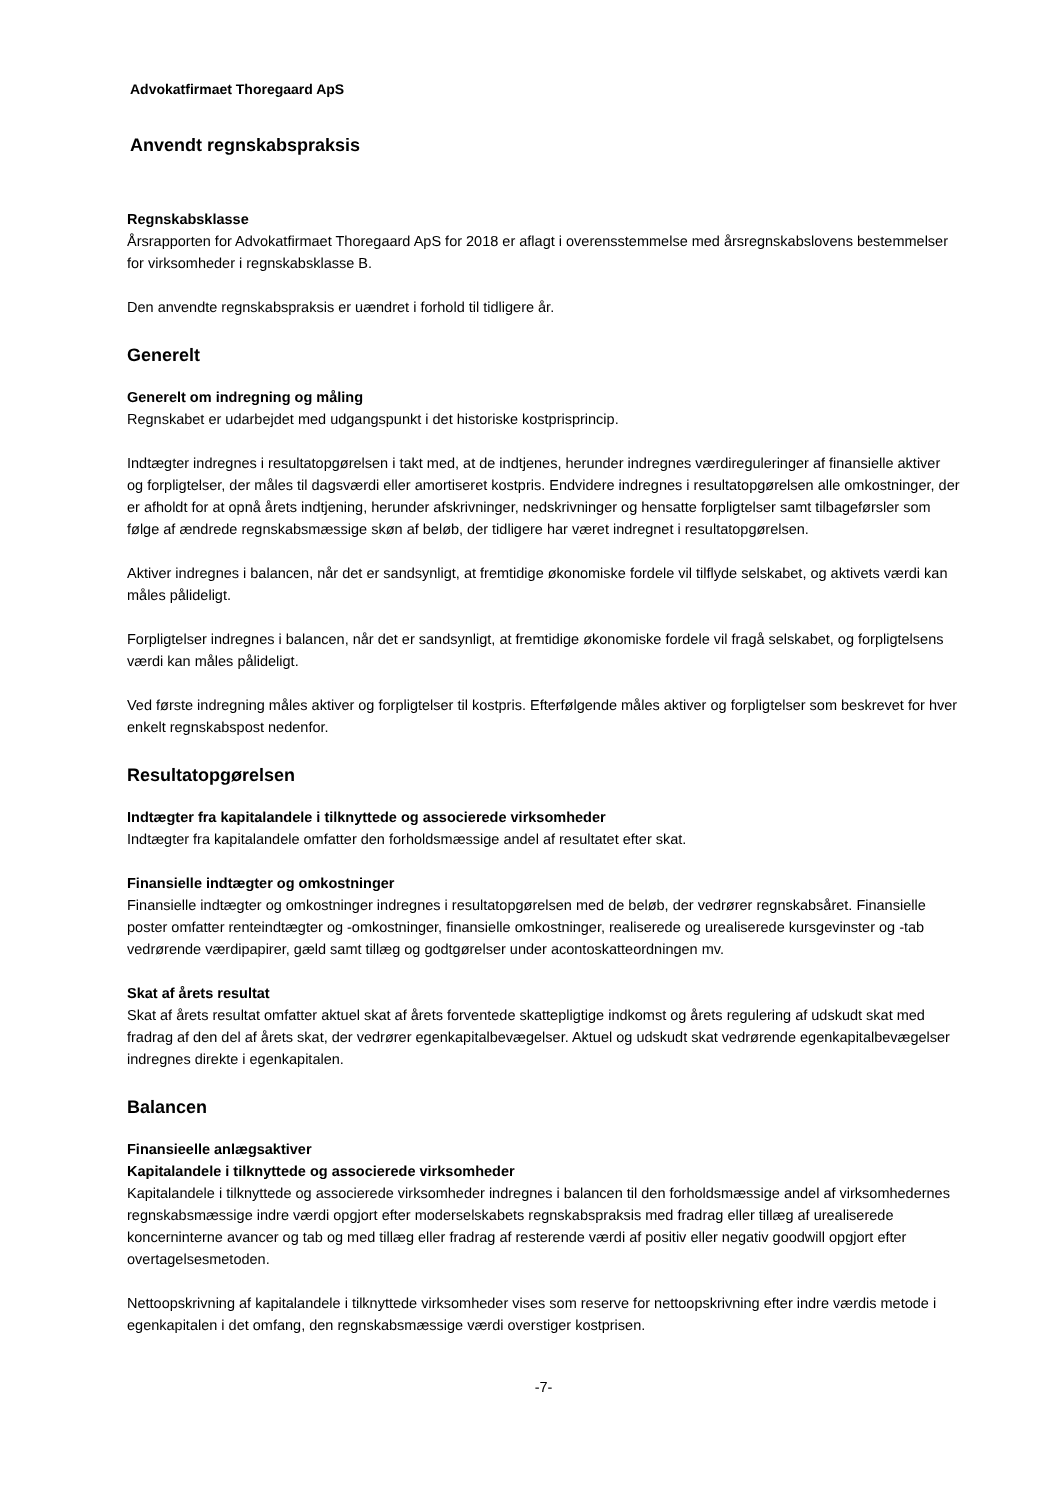Advokatfirmaet Thoregaard ApS
Anvendt regnskabspraksis
Regnskabsklasse
Årsrapporten for Advokatfirmaet Thoregaard ApS for 2018 er aflagt i overensstemmelse med årsregnskabslovens bestemmelser for virksomheder i regnskabsklasse B.
Den anvendte regnskabspraksis er uændret i forhold til tidligere år.
Generelt
Generelt om indregning og måling
Regnskabet er udarbejdet med udgangspunkt i det historiske kostprisprincip.
Indtægter indregnes i resultatopgørelsen i takt med, at de indtjenes, herunder indregnes værdireguleringer af finansielle aktiver og forpligtelser, der måles til dagsværdi eller amortiseret kostpris. Endvidere indregnes i resultatopgørelsen alle omkostninger, der er afholdt for at opnå årets indtjening, herunder afskrivninger, nedskrivninger og hensatte forpligtelser samt tilbageførsler som følge af ændrede regnskabsmæssige skøn af beløb, der tidligere har været indregnet i resultatopgørelsen.
Aktiver indregnes i balancen, når det er sandsynligt, at fremtidige økonomiske fordele vil tilflyde selskabet, og aktivets værdi kan måles pålideligt.
Forpligtelser indregnes i balancen, når det er sandsynligt, at fremtidige økonomiske fordele vil fragå selskabet, og forpligtelsens værdi kan måles pålideligt.
Ved første indregning måles aktiver og forpligtelser til kostpris. Efterfølgende måles aktiver og forpligtelser som beskrevet for hver enkelt regnskabspost nedenfor.
Resultatopgørelsen
Indtægter fra kapitalandele i tilknyttede og associerede virksomheder
Indtægter fra kapitalandele omfatter den forholdsmæssige andel af resultatet efter skat.
Finansielle indtægter og omkostninger
Finansielle indtægter og omkostninger indregnes i resultatopgørelsen med de beløb, der vedrører regnskabsåret. Finansielle poster omfatter renteindtægter og -omkostninger, finansielle omkostninger, realiserede og urealiserede kursgevinster og -tab vedrørende værdipapirer, gæld samt tillæg og godtgørelser under acontoskatteordningen mv.
Skat af årets resultat
Skat af årets resultat omfatter aktuel skat af årets forventede skattepligtige indkomst og årets regulering af udskudt skat med fradrag af den del af årets skat, der vedrører egenkapitalbevægelser. Aktuel og udskudt skat vedrørende egenkapitalbevægelser indregnes direkte i egenkapitalen.
Balancen
Finansieelle anlægsaktiver
Kapitalandele i tilknyttede og associerede virksomheder
Kapitalandele i tilknyttede og associerede virksomheder indregnes i balancen til den forholdsmæssige andel af virksomhedernes regnskabsmæssige indre værdi opgjort efter moderselskabets regnskabspraksis med fradrag eller tillæg af urealiserede koncerninterne avancer og tab og med tillæg eller fradrag af resterende værdi af positiv eller negativ goodwill opgjort efter overtagelsesmetoden.
Nettoopskrivning af kapitalandele i tilknyttede virksomheder vises som reserve for nettoopskrivning efter indre værdis metode i egenkapitalen i det omfang, den regnskabsmæssige værdi overstiger kostprisen.
-7-